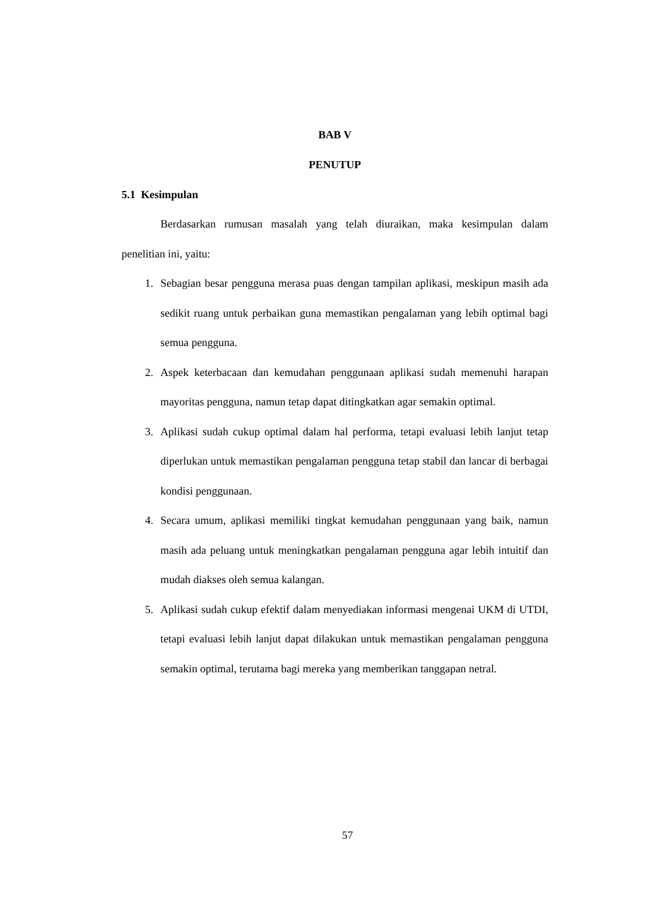BAB V
PENUTUP
5.1 Kesimpulan
Berdasarkan rumusan masalah yang telah diuraikan, maka kesimpulan dalam penelitian ini, yaitu:
1. Sebagian besar pengguna merasa puas dengan tampilan aplikasi, meskipun masih ada sedikit ruang untuk perbaikan guna memastikan pengalaman yang lebih optimal bagi semua pengguna.
2. Aspek keterbacaan dan kemudahan penggunaan aplikasi sudah memenuhi harapan mayoritas pengguna, namun tetap dapat ditingkatkan agar semakin optimal.
3. Aplikasi sudah cukup optimal dalam hal performa, tetapi evaluasi lebih lanjut tetap diperlukan untuk memastikan pengalaman pengguna tetap stabil dan lancar di berbagai kondisi penggunaan.
4. Secara umum, aplikasi memiliki tingkat kemudahan penggunaan yang baik, namun masih ada peluang untuk meningkatkan pengalaman pengguna agar lebih intuitif dan mudah diakses oleh semua kalangan.
5. Aplikasi sudah cukup efektif dalam menyediakan informasi mengenai UKM di UTDI, tetapi evaluasi lebih lanjut dapat dilakukan untuk memastikan pengalaman pengguna semakin optimal, terutama bagi mereka yang memberikan tanggapan netral.
57